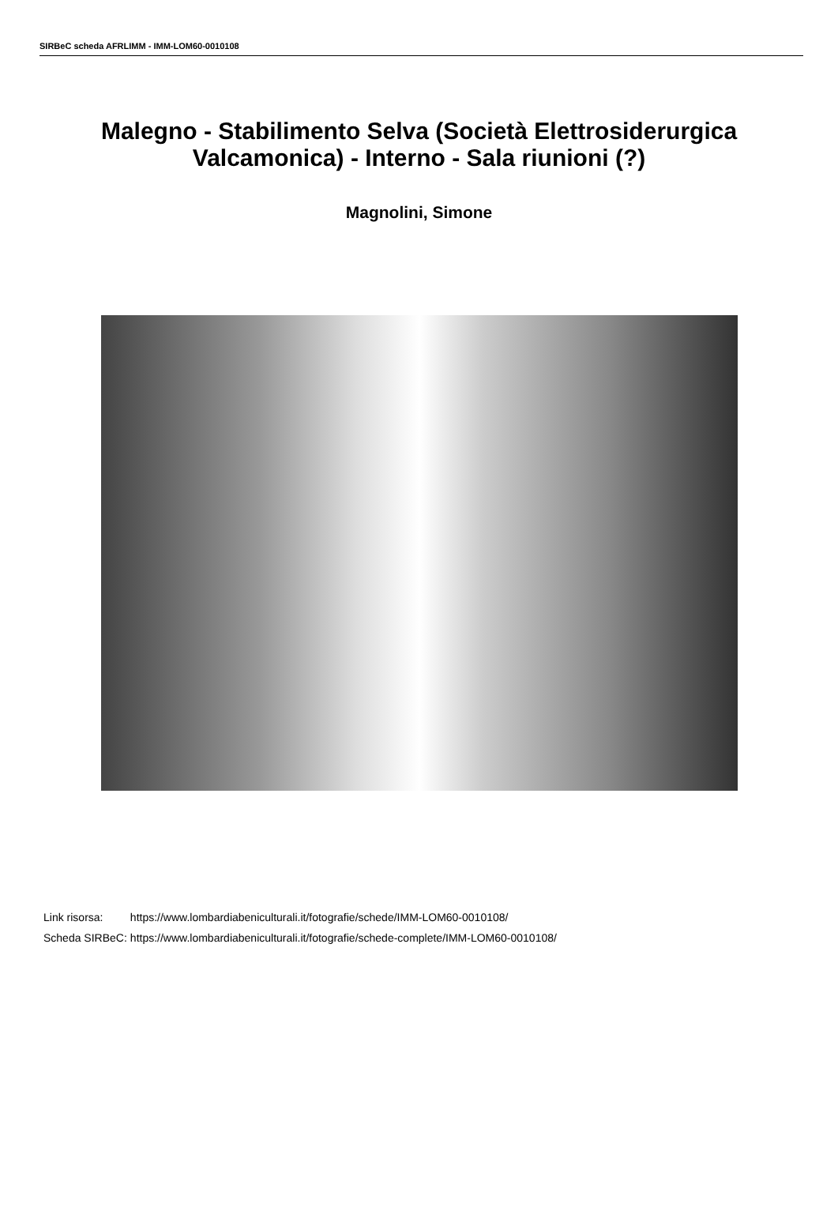SIRBeC scheda AFRLIMM - IMM-LOM60-0010108
Malegno - Stabilimento Selva (Società Elettrosiderurgica Valcamonica) - Interno - Sala riunioni (?)
Magnolini, Simone
| Link risorsa: | https://www.lombardiabeniculturali.it/fotografie/schede/IMM-LOM60-0010108/ |
| Scheda SIRBeC: | https://www.lombardiabeniculturali.it/fotografie/schede-complete/IMM-LOM60-0010108/ |